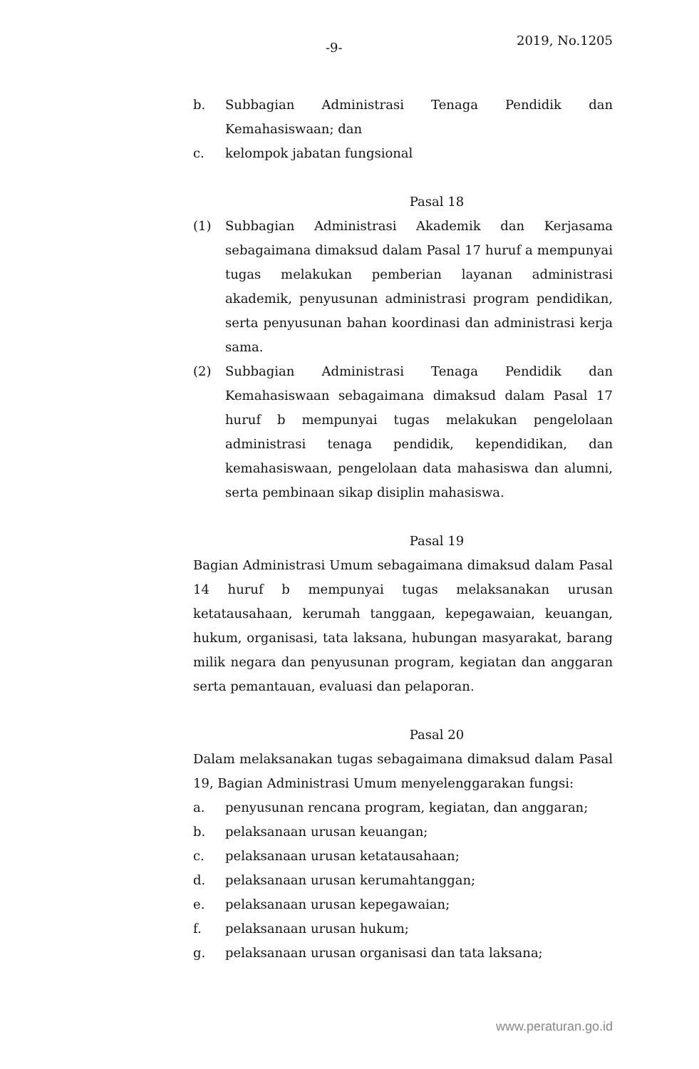-9- 2019, No.1205
b. Subbagian Administrasi Tenaga Pendidik dan Kemahasiswaan; dan
c. kelompok jabatan fungsional
Pasal 18
(1) Subbagian Administrasi Akademik dan Kerjasama sebagaimana dimaksud dalam Pasal 17 huruf a mempunyai tugas melakukan pemberian layanan administrasi akademik, penyusunan administrasi program pendidikan, serta penyusunan bahan koordinasi dan administrasi kerja sama.
(2) Subbagian Administrasi Tenaga Pendidik dan Kemahasiswaan sebagaimana dimaksud dalam Pasal 17 huruf b mempunyai tugas melakukan pengelolaan administrasi tenaga pendidik, kependidikan, dan kemahasiswaan, pengelolaan data mahasiswa dan alumni, serta pembinaan sikap disiplin mahasiswa.
Pasal 19
Bagian Administrasi Umum sebagaimana dimaksud dalam Pasal 14 huruf b mempunyai tugas melaksanakan urusan ketatausahaan, kerumah tanggaan, kepegawaian, keuangan, hukum, organisasi, tata laksana, hubungan masyarakat, barang milik negara dan penyusunan program, kegiatan dan anggaran serta pemantauan, evaluasi dan pelaporan.
Pasal 20
Dalam melaksanakan tugas sebagaimana dimaksud dalam Pasal 19, Bagian Administrasi Umum menyelenggarakan fungsi:
a. penyusunan rencana program, kegiatan, dan anggaran;
b. pelaksanaan urusan keuangan;
c. pelaksanaan urusan ketatausahaan;
d. pelaksanaan urusan kerumahtanggan;
e. pelaksanaan urusan kepegawaian;
f. pelaksanaan urusan hukum;
g. pelaksanaan urusan organisasi dan tata laksana;
www.peraturan.go.id